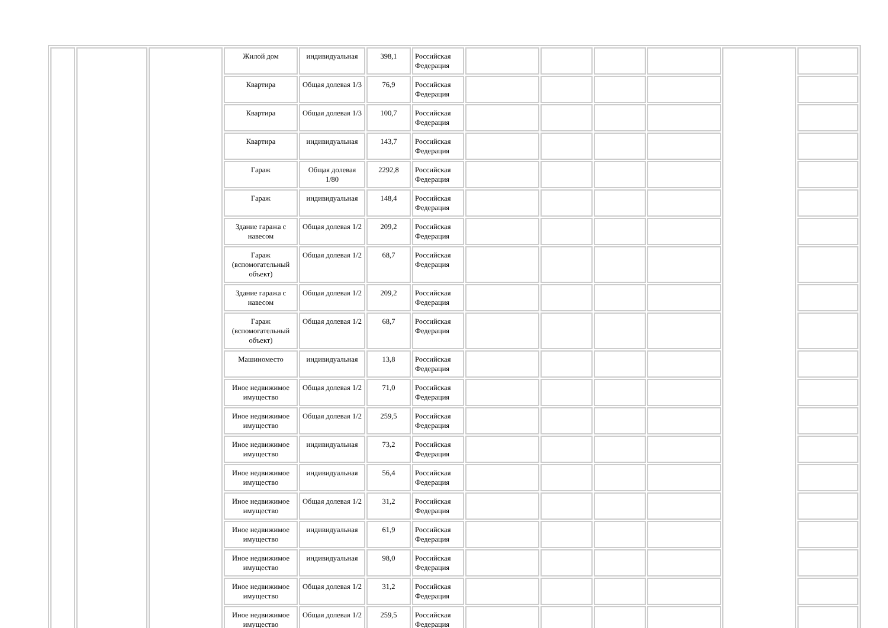| | | | Жилой дом | индивидуальная | 398,1 | Российская Федерация | | | | | | |
| | | | Квартира | Общая долевая 1/3 | 76,9 | Российская Федерация | | | | | | |
| | | | Квартира | Общая долевая 1/3 | 100,7 | Российская Федерация | | | | | | |
| | | | Квартира | индивидуальная | 143,7 | Российская Федерация | | | | | | |
| | | | Гараж | Общая долевая 1/80 | 2292,8 | Российская Федерация | | | | | | |
| | | | Гараж | индивидуальная | 148,4 | Российская Федерация | | | | | | |
| | | | Здание гаража с навесом | Общая долевая 1/2 | 209,2 | Российская Федерация | | | | | | |
| | | | Гараж (вспомогательный объект) | Общая долевая 1/2 | 68,7 | Российская Федерация | | | | | | |
| | | | Здание гаража с навесом | Общая долевая 1/2 | 209,2 | Российская Федерация | | | | | | |
| | | | Гараж (вспомогательный объект) | Общая долевая 1/2 | 68,7 | Российская Федерация | | | | | | |
| | | | Машиноместо | индивидуальная | 13,8 | Российская Федерация | | | | | | |
| | | | Иное недвижимое имущество | Общая долевая 1/2 | 71,0 | Российская Федерация | | | | | | |
| | | | Иное недвижимое имущество | Общая долевая 1/2 | 259,5 | Российская Федерация | | | | | | |
| | | | Иное недвижимое имущество | индивидуальная | 73,2 | Российская Федерация | | | | | | |
| | | | Иное недвижимое имущество | индивидуальная | 56,4 | Российская Федерация | | | | | | |
| | | | Иное недвижимое имущество | Общая долевая 1/2 | 31,2 | Российская Федерация | | | | | | |
| | | | Иное недвижимое имущество | индивидуальная | 61,9 | Российская Федерация | | | | | | |
| | | | Иное недвижимое имущество | индивидуальная | 98,0 | Российская Федерация | | | | | | |
| | | | Иное недвижимое имущество | Общая долевая 1/2 | 31,2 | Российская Федерация | | | | | | |
| | | | Иное недвижимое имущество | Общая долевая 1/2 | 259,5 | Российская Федерация | | | | | | |